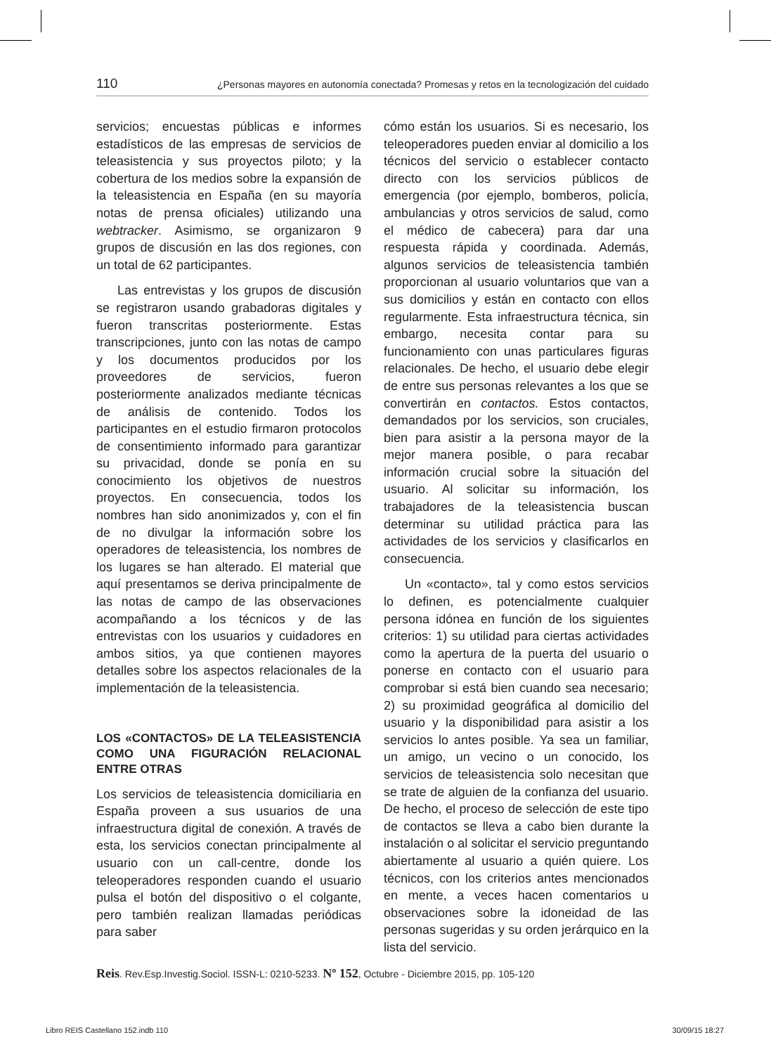110 ¿Personas mayores en autonomía conectada? Promesas y retos en la tecnologización del cuidado
servicios; encuestas públicas e informes estadísticos de las empresas de servicios de teleasistencia y sus proyectos piloto; y la cobertura de los medios sobre la expansión de la teleasistencia en España (en su mayoría notas de prensa oficiales) utilizando una webtracker. Asimismo, se organizaron 9 grupos de discusión en las dos regiones, con un total de 62 participantes.
Las entrevistas y los grupos de discusión se registraron usando grabadoras digitales y fueron transcritas posteriormente. Estas transcripciones, junto con las notas de campo y los documentos producidos por los proveedores de servicios, fueron posteriormente analizados mediante técnicas de análisis de contenido. Todos los participantes en el estudio firmaron protocolos de consentimiento informado para garantizar su privacidad, donde se ponía en su conocimiento los objetivos de nuestros proyectos. En consecuencia, todos los nombres han sido anonimizados y, con el fin de no divulgar la información sobre los operadores de teleasistencia, los nombres de los lugares se han alterado. El material que aquí presentamos se deriva principalmente de las notas de campo de las observaciones acompañando a los técnicos y de las entrevistas con los usuarios y cuidadores en ambos sitios, ya que contienen mayores detalles sobre los aspectos relacionales de la implementación de la teleasistencia.
LOS «CONTACTOS» DE LA TELEASISTENCIA COMO UNA FIGURACIÓN RELACIONAL ENTRE OTRAS
Los servicios de teleasistencia domiciliaria en España proveen a sus usuarios de una infraestructura digital de conexión. A través de esta, los servicios conectan principalmente al usuario con un call-centre, donde los teleoperadores responden cuando el usuario pulsa el botón del dispositivo o el colgante, pero también realizan llamadas periódicas para saber
cómo están los usuarios. Si es necesario, los teleoperadores pueden enviar al domicilio a los técnicos del servicio o establecer contacto directo con los servicios públicos de emergencia (por ejemplo, bomberos, policía, ambulancias y otros servicios de salud, como el médico de cabecera) para dar una respuesta rápida y coordinada. Además, algunos servicios de teleasistencia también proporcionan al usuario voluntarios que van a sus domicilios y están en contacto con ellos regularmente. Esta infraestructura técnica, sin embargo, necesita contar para su funcionamiento con unas particulares figuras relacionales. De hecho, el usuario debe elegir de entre sus personas relevantes a los que se convertirán en contactos. Estos contactos, demandados por los servicios, son cruciales, bien para asistir a la persona mayor de la mejor manera posible, o para recabar información crucial sobre la situación del usuario. Al solicitar su información, los trabajadores de la teleasistencia buscan determinar su utilidad práctica para las actividades de los servicios y clasificarlos en consecuencia.
Un «contacto», tal y como estos servicios lo definen, es potencialmente cualquier persona idónea en función de los siguientes criterios: 1) su utilidad para ciertas actividades como la apertura de la puerta del usuario o ponerse en contacto con el usuario para comprobar si está bien cuando sea necesario; 2) su proximidad geográfica al domicilio del usuario y la disponibilidad para asistir a los servicios lo antes posible. Ya sea un familiar, un amigo, un vecino o un conocido, los servicios de teleasistencia solo necesitan que se trate de alguien de la confianza del usuario. De hecho, el proceso de selección de este tipo de contactos se lleva a cabo bien durante la instalación o al solicitar el servicio preguntando abiertamente al usuario a quién quiere. Los técnicos, con los criterios antes mencionados en mente, a veces hacen comentarios u observaciones sobre la idoneidad de las personas sugeridas y su orden jerárquico en la lista del servicio.
Reis. Rev.Esp.Investig.Sociol. ISSN-L: 0210-5233. Nº 152, Octubre - Diciembre 2015, pp. 105-120
Libro REIS Castellano 152.indb 110 30/09/15 18:27